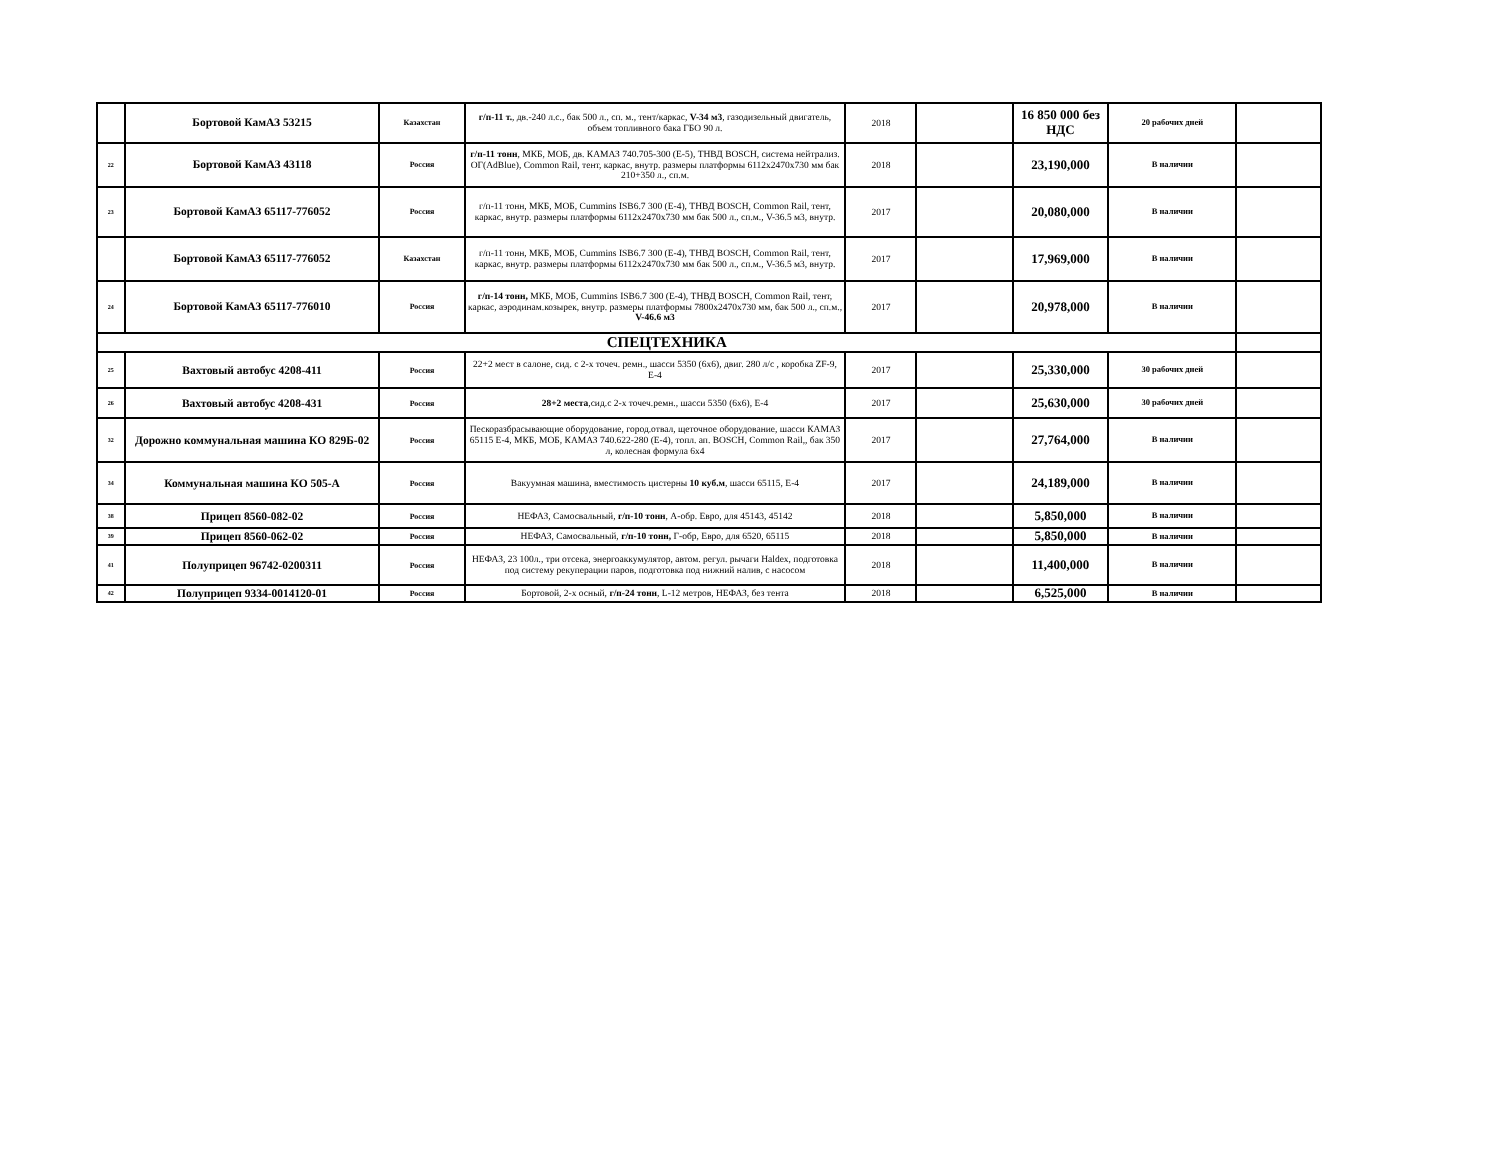| | Бортовой КамАЗ 53215 | Казахстан | г/п-11 т. , дв.-240 л.с., бак 500 л., сп. м., тент/каркас, V-34 м3 , газодизельный двигатель, объем топливного бака ГБО 90 л. | 2018 | | 16 850 000 без НДС | 20 рабочих дней | |
| 22 | Бортовой КамАЗ 43118 | Россия | г/п-11 тонн , МКБ, МОБ, дв. КАМАЗ 740.705-300 (Е-5), ТНВД BOSCH, система нейтрализ. ОГ(AdBlue), Common Rail, тент, каркас, внутр. размеры платформы 6112х2470х730 мм бак 210+350 л., сп.м. | 2018 | | 23,190,000 | В наличии | |
| 23 | Бортовой КамАЗ 65117-776052 | Россия | г/п-11 тонн, МКБ, МОБ, Cummins ISB6.7 300 (Е-4), ТНВД BOSCH, Common Rail, тент, каркас, внутр. размеры платформы 6112х2470х730 мм бак 500 л., сп.м., V-36.5 м3, внутр. | 2017 | | 20,080,000 | В наличии | |
| | Бортовой КамАЗ 65117-776052 | Казахстан | г/п-11 тонн, МКБ, МОБ, Cummins ISB6.7 300 (Е-4), ТНВД BOSCH, Common Rail, тент, каркас, внутр. размеры платформы 6112х2470х730 мм бак 500 л., сп.м., V-36.5 м3, внутр. | 2017 | | 17,969,000 | В наличии | |
| 24 | Бортовой КамАЗ 65117-776010 | Россия | г/п-14 тонн, МКБ, МОБ, Cummins ISB6.7 300 (Е-4), ТНВД BOSCH, Common Rail, тент, каркас, аэродинам.козырек, внутр. размеры платформы 7800х2470х730 мм, бак 500 л., сп.м., V-46.6 м3 | 2017 | | 20,978,000 | В наличии | |
| СПЕЦТЕХНИКА | | | | | | | | |
| 25 | Вахтовый автобус 4208-411 | Россия | 22+2 мест в салоне, сид. с 2-х точеч. ремн., шасси 5350 (6х6), двиг. 280 л/с , коробка ZF-9, Е-4 | 2017 | | 25,330,000 | 30 рабочих дней | |
| 26 | Вахтовый автобус 4208-431 | Россия | 28+2 места ,сид.с 2-х точеч.ремн., шасси 5350 (6х6), Е-4 | 2017 | | 25,630,000 | 30 рабочих дней | |
| 32 | Дорожно коммунальная машина КО 829Б-02 | Россия | Пескоразбрасывающие оборудование, город.отвал, щеточное оборудование, шасси КАМАЗ 65115 Е-4, МКБ, МОБ, КАМАЗ 740.622-280 (Е-4), топл. ап. BOSCH, Common Rail,, бак 350 л, колесная формула 6х4 | 2017 | | 27,764,000 | В наличии | |
| 34 | Коммунальная машина КО 505-А | Россия | Вакуумная машина, вместимость цистерны 10 куб.м , шасси 65115, Е-4 | 2017 | | 24,189,000 | В наличии | |
| 38 | Прицеп 8560-082-02 | Россия | НЕФАЗ, Самосвальный, г/п-10 тонн , А-обр. Евро, для 45143, 45142 | 2018 | | 5,850,000 | В наличии | |
| 39 | Прицеп 8560-062-02 | Россия | НЕФАЗ, Самосвальный, г/п-10 тонн, Г-обр, Евро, для 6520, 65115 | 2018 | | 5,850,000 | В наличии | |
| 41 | Полуприцеп 96742-0200311 | Россия | НЕФАЗ, 23 100л., три отсека, энергоаккумулятор, автом. регул. рычаги Haldex, подготовка под систему рекуперации паров, подготовка под нижний налив, с насосом | 2018 | | 11,400,000 | В наличии | |
| 42 | Полуприцеп 9334-0014120-01 | Россия | Бортовой, 2-х осный, г/п-24 тонн , L-12 метров, НЕФАЗ, без тента | 2018 | | 6,525,000 | В наличии | |